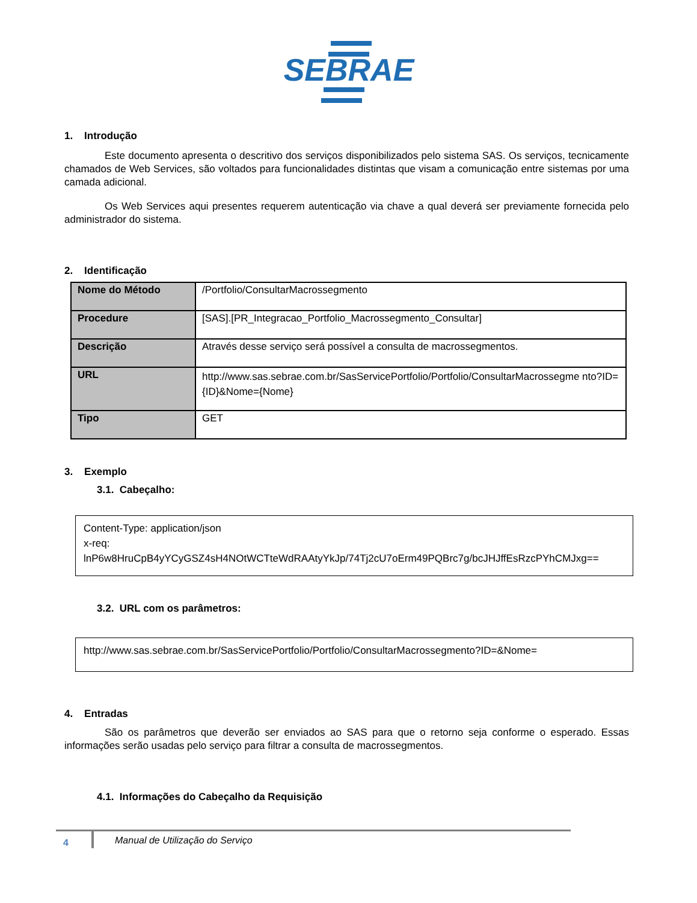SEBRAE
1. Introdução
Este documento apresenta o descritivo dos serviços disponibilizados pelo sistema SAS. Os serviços, tecnicamente chamados de Web Services, são voltados para funcionalidades distintas que visam a comunicação entre sistemas por uma camada adicional.
Os Web Services aqui presentes requerem autenticação via chave a qual deverá ser previamente fornecida pelo administrador do sistema.
2. Identificação
| Nome do Método | /Portfolio/ConsultarMacrossegmento |
| Procedure | [SAS].[PR_Integracao_Portfolio_Macrossegmento_Consultar] |
| Descrição | Através desse serviço será possível a consulta de macrossegmentos. |
| URL | http://www.sas.sebrae.com.br/SasServicePortfolio/Portfolio/ConsultarMacrossegme nto?ID={ID}&Nome={Nome} |
| Tipo | GET |
3. Exemplo
3.1. Cabeçalho:
Content-Type: application/json
x-req:
lnP6w8HruCpB4yYCyGSZ4sH4NOtWCTteWdRAAtyYkJp/74Tj2cU7oErm49PQBrc7g/bcJHJffEsRzcPYhCMJxg==
3.2. URL com os parâmetros:
http://www.sas.sebrae.com.br/SasServicePortfolio/Portfolio/ConsultarMacrossegmento?ID=&Nome=
4. Entradas
São os parâmetros que deverão ser enviados ao SAS para que o retorno seja conforme o esperado. Essas informações serão usadas pelo serviço para filtrar a consulta de macrossegmentos.
4.1. Informações do Cabeçalho da Requisição
4
Manual de Utilização do Serviço